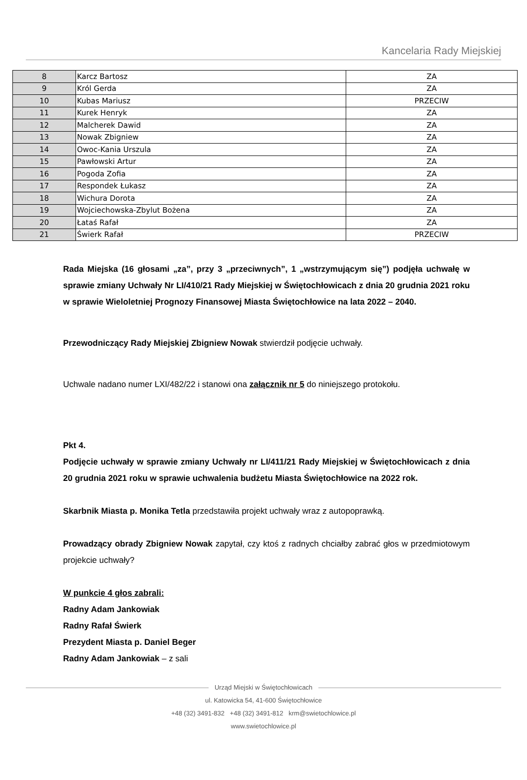Kancelaria Rady Miejskiej
| 8 | Karcz Bartosz | ZA |
| 9 | Król Gerda | ZA |
| 10 | Kubas Mariusz | PRZECIW |
| 11 | Kurek Henryk | ZA |
| 12 | Malcherek Dawid | ZA |
| 13 | Nowak Zbigniew | ZA |
| 14 | Owoc-Kania Urszula | ZA |
| 15 | Pawłowski Artur | ZA |
| 16 | Pogoda Zofia | ZA |
| 17 | Respondek Łukasz | ZA |
| 18 | Wichura Dorota | ZA |
| 19 | Wojciechowska-Zbylut Bożena | ZA |
| 20 | Łataś Rafał | ZA |
| 21 | Świerk Rafał | PRZECIW |
Rada Miejska (16 głosami „za”, przy 3 „przeciwnych”, 1 „wstrzymującym się”) podjęła uchwałę w sprawie zmiany Uchwały Nr LI/410/21 Rady Miejskiej w Świętochłowicach z dnia 20 grudnia 2021 roku w sprawie Wieloletniej Prognozy Finansowej Miasta Świętochłowice na lata 2022 – 2040.
Przewodniczący Rady Miejskiej Zbigniew Nowak stwierdził podjęcie uchwały.
Uchwale nadano numer LXI/482/22 i stanowi ona załącznik nr 5 do niniejszego protokołu.
Pkt 4.
Podjęcie uchwały w sprawie zmiany Uchwały nr LI/411/21 Rady Miejskiej w Świętochłowicach z dnia 20 grudnia 2021 roku w sprawie uchwalenia budżetu Miasta Świętochłowice na 2022 rok.
Skarbnik Miasta p. Monika Tetla przedstawiła projekt uchwały wraz z autopoprawką.
Prowadzący obrady Zbigniew Nowak zapytał, czy ktoś z radnych chciałby zabrać głos w przedmiotowym projekcie uchwały?
W punkcie 4 głos zabrali:
Radny Adam Jankowiak
Radny Rafał Świerk
Prezydent Miasta p. Daniel Beger
Radny Adam Jankowiak – z sali
Urząd Miejski w Świętochłowicach
ul. Katowicka 54, 41-600 Świętochłowice
+48 (32) 3491-832 +48 (32) 3491-812 krm@swietochlowice.pl
www.swietochlowice.pl